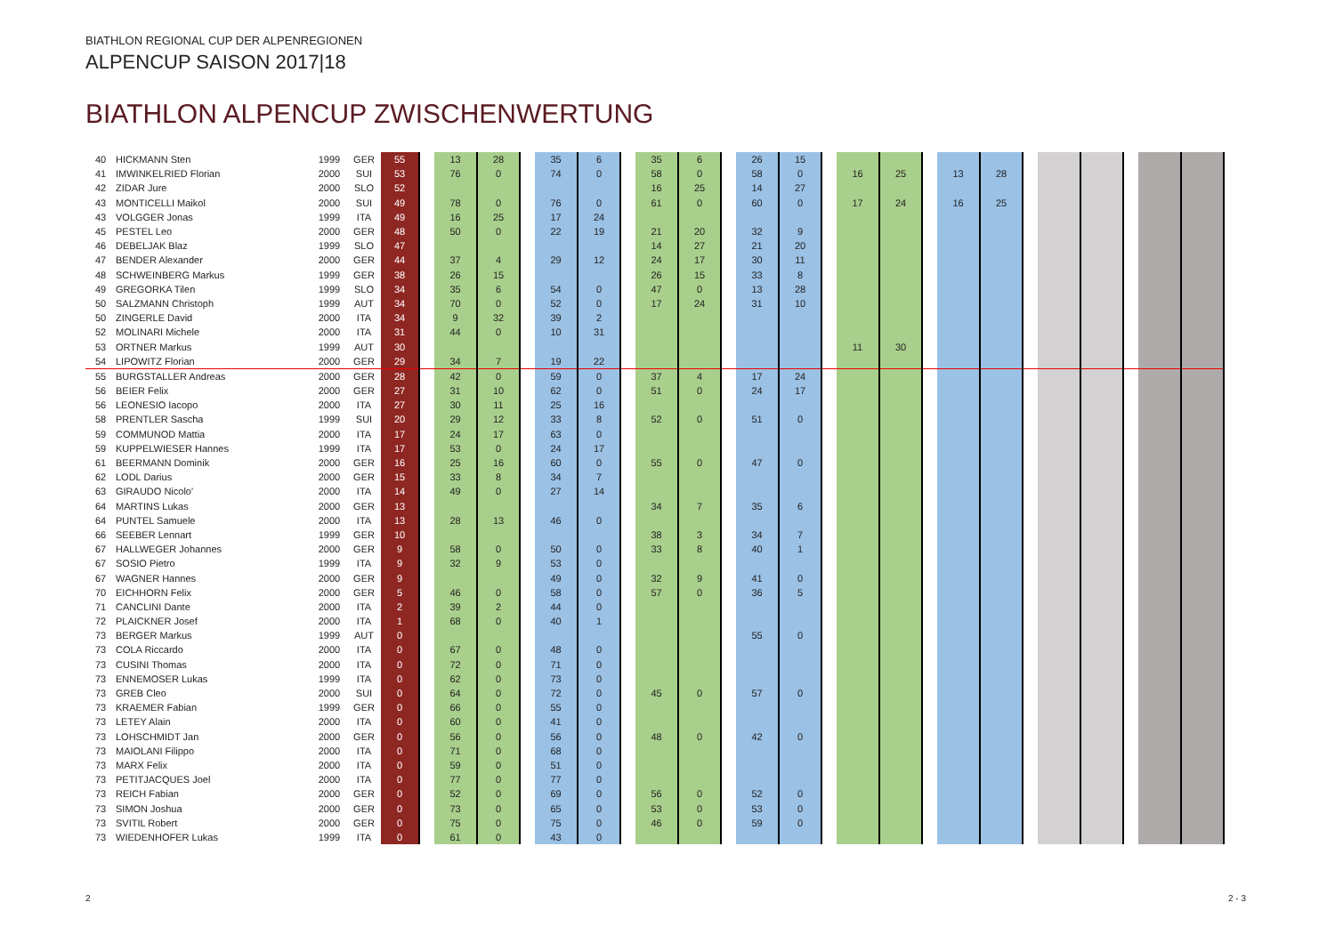BIATHLON REGIONAL CUP DER ALPENREGIONEN
ALPENCUP SAISON 2017|18
BIATHLON ALPENCUP ZWISCHENWERTUNG
| 40 | HICKMANN Sten | 1999 | GER | 55 | | 13 | 28 | | 35 | 6 | | 35 | 6 | | 26 | 15 | | | | | | | | | | | | |
| 41 | IMWINKELRIED Florian | 2000 | SUI | 53 | | 76 | 0 | | 74 | 0 | | 58 | 0 | | 58 | 0 | | 16 | 25 | | 13 | 28 | | | | | | |
| 42 | ZIDAR Jure | 2000 | SLO | 52 | | | | | | | | 16 | 25 | | 14 | 27 | | | | | | | | | | | | |
| 43 | MONTICELLI Maikol | 2000 | SUI | 49 | | 78 | 0 | | 76 | 0 | | 61 | 0 | | 60 | 0 | | 17 | 24 | | 16 | 25 | | | | | | |
| 43 | VOLGGER Jonas | 1999 | ITA | 49 | | 16 | 25 | | 17 | 24 | | | | | | | | | | | | | | | | | | |
| 45 | PESTEL Leo | 2000 | GER | 48 | | 50 | 0 | | 22 | 19 | | 21 | 20 | | 32 | 9 | | | | | | | | | | | | |
| 46 | DEBELJAK Blaz | 1999 | SLO | 47 | | | | | | | | 14 | 27 | | 21 | 20 | | | | | | | | | | | | |
| 47 | BENDER Alexander | 2000 | GER | 44 | | 37 | 4 | | 29 | 12 | | 24 | 17 | | 30 | 11 | | | | | | | | | | | | |
| 48 | SCHWEINBERG Markus | 1999 | GER | 38 | | 26 | 15 | | | | | 26 | 15 | | 33 | 8 | | | | | | | | | | | | |
| 49 | GREGORKA Tilen | 1999 | SLO | 34 | | 35 | 6 | | 54 | 0 | | 47 | 0 | | 13 | 28 | | | | | | | | | | | | |
| 50 | SALZMANN Christoph | 1999 | AUT | 34 | | 70 | 0 | | 52 | 0 | | 17 | 24 | | 31 | 10 | | | | | | | | | | | | |
| 50 | ZINGERLE David | 2000 | ITA | 34 | | 9 | 32 | | 39 | 2 | | | | | | | | | | | | | | | | | | |
| 52 | MOLINARI Michele | 2000 | ITA | 31 | | 44 | 0 | | 10 | 31 | | | | | | | | | | | | | | | | | | |
| 53 | ORTNER Markus | 1999 | AUT | 30 | | | | | | | | | | | | | | 11 | 30 | | | | | | | | | |
| 54 | LIPOWITZ Florian | 2000 | GER | 29 | | 34 | 7 | | 19 | 22 | | | | | | | | | | | | | | | | | | |
| 55 | BURGSTALLER Andreas | 2000 | GER | 28 | | 42 | 0 | | 59 | 0 | | 37 | 4 | | 17 | 24 | | | | | | | | | | | | |
| 56 | BEIER Felix | 2000 | GER | 27 | | 31 | 10 | | 62 | 0 | | 51 | 0 | | 24 | 17 | | | | | | | | | | | | |
| 56 | LEONESIO Iacopo | 2000 | ITA | 27 | | 30 | 11 | | 25 | 16 | | | | | | | | | | | | | | | | | | |
| 58 | PRENTLER Sascha | 1999 | SUI | 20 | | 29 | 12 | | 33 | 8 | | 52 | 0 | | 51 | 0 | | | | | | | | | | | | |
| 59 | COMMUNOD Mattia | 2000 | ITA | 17 | | 24 | 17 | | 63 | 0 | | | | | | | | | | | | | | | | | | |
| 59 | KUPPELWIESER Hannes | 1999 | ITA | 17 | | 53 | 0 | | 24 | 17 | | | | | | | | | | | | | | | | | | |
| 61 | BEERMANN Dominik | 2000 | GER | 16 | | 25 | 16 | | 60 | 0 | | 55 | 0 | | 47 | 0 | | | | | | | | | | | | |
| 62 | LODL Darius | 2000 | GER | 15 | | 33 | 8 | | 34 | 7 | | | | | | | | | | | | | | | | | | |
| 63 | GIRAUDO Nicolo' | 2000 | ITA | 14 | | 49 | 0 | | 27 | 14 | | | | | | | | | | | | | | | | | | |
| 64 | MARTINS Lukas | 2000 | GER | 13 | | | | | | | | 34 | 7 | | 35 | 6 | | | | | | | | | | | | |
| 64 | PUNTEL Samuele | 2000 | ITA | 13 | | 28 | 13 | | 46 | 0 | | | | | | | | | | | | | | | | | | |
| 66 | SEEBER Lennart | 1999 | GER | 10 | | | | | | | | 38 | 3 | | 34 | 7 | | | | | | | | | | | | |
| 67 | HALLWEGER Johannes | 2000 | GER | 9 | | 58 | 0 | | 50 | 0 | | 33 | 8 | | 40 | 1 | | | | | | | | | | | | |
| 67 | SOSIO Pietro | 1999 | ITA | 9 | | 32 | 9 | | 53 | 0 | | | | | | | | | | | | | | | | | | |
| 67 | WAGNER Hannes | 2000 | GER | 9 | | | | | 49 | 0 | | 32 | 9 | | 41 | 0 | | | | | | | | | | | | |
| 70 | EICHHORN Felix | 2000 | GER | 5 | | 46 | 0 | | 58 | 0 | | 57 | 0 | | 36 | 5 | | | | | | | | | | | | |
| 71 | CANCLINI Dante | 2000 | ITA | 2 | | 39 | 2 | | 44 | 0 | | | | | | | | | | | | | | | | | | |
| 72 | PLAICKNER Josef | 2000 | ITA | 1 | | 68 | 0 | | 40 | 1 | | | | | | | | | | | | | | | | | | |
| 73 | BERGER Markus | 1999 | AUT | 0 | | | | | | | | | | | 55 | 0 | | | | | | | | | | | | |
| 73 | COLA Riccardo | 2000 | ITA | 0 | | 67 | 0 | | 48 | 0 | | | | | | | | | | | | | | | | | | |
| 73 | CUSINI Thomas | 2000 | ITA | 0 | | 72 | 0 | | 71 | 0 | | | | | | | | | | | | | | | | | | |
| 73 | ENNEMOSER Lukas | 1999 | ITA | 0 | | 62 | 0 | | 73 | 0 | | | | | | | | | | | | | | | | | | |
| 73 | GREB Cleo | 2000 | SUI | 0 | | 64 | 0 | | 72 | 0 | | 45 | 0 | | 57 | 0 | | | | | | | | | | | | |
| 73 | KRAEMER Fabian | 1999 | GER | 0 | | 66 | 0 | | 55 | 0 | | | | | | | | | | | | | | | | | | |
| 73 | LETEY Alain | 2000 | ITA | 0 | | 60 | 0 | | 41 | 0 | | | | | | | | | | | | | | | | | | |
| 73 | LOHSCHMIDT Jan | 2000 | GER | 0 | | 56 | 0 | | 56 | 0 | | 48 | 0 | | 42 | 0 | | | | | | | | | | | | |
| 73 | MAIOLANI Filippo | 2000 | ITA | 0 | | 71 | 0 | | 68 | 0 | | | | | | | | | | | | | | | | | | |
| 73 | MARX Felix | 2000 | ITA | 0 | | 59 | 0 | | 51 | 0 | | | | | | | | | | | | | | | | | | |
| 73 | PETITJACQUES Joel | 2000 | ITA | 0 | | 77 | 0 | | 77 | 0 | | | | | | | | | | | | | | | | | | |
| 73 | REICH Fabian | 2000 | GER | 0 | | 52 | 0 | | 69 | 0 | | 56 | 0 | | 52 | 0 | | | | | | | | | | | | |
| 73 | SIMON Joshua | 2000 | GER | 0 | | 73 | 0 | | 65 | 0 | | 53 | 0 | | 53 | 0 | | | | | | | | | | | | |
| 73 | SVITIL Robert | 2000 | GER | 0 | | 75 | 0 | | 75 | 0 | | 46 | 0 | | 59 | 0 | | | | | | | | | | | | |
| 73 | WIEDENHOFER Lukas | 1999 | ITA | 0 | | 61 | 0 | | 43 | 0 | | | | | | | | | | | | | | | | | | |
2 2 - 3